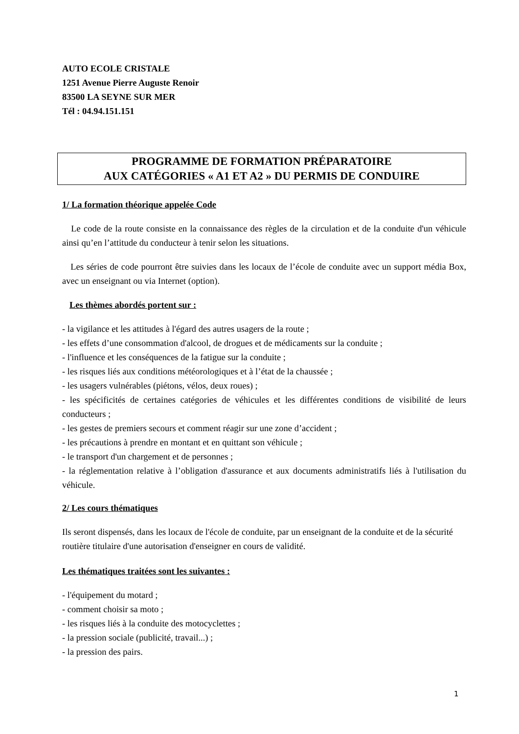AUTO ECOLE CRISTALE
1251 Avenue Pierre Auguste Renoir
83500 LA SEYNE SUR MER
Tél : 04.94.151.151
PROGRAMME DE FORMATION PRÉPARATOIRE
AUX CATÉGORIES « A1 ET A2 » DU PERMIS DE CONDUIRE
1/ La formation théorique appelée Code
Le code de la route consiste en la connaissance des règles de la circulation et de la conduite d'un véhicule ainsi qu’en l’attitude du conducteur à tenir selon les situations.
Les séries de code pourront être suivies dans les locaux de l’école de conduite avec un support média Box, avec un enseignant ou via Internet (option).
Les thèmes abordés portent sur :
- la vigilance et les attitudes à l'égard des autres usagers de la route ;
- les effets d’une consommation d'alcool, de drogues et de médicaments sur la conduite ;
- l'influence et les conséquences de la fatigue sur la conduite ;
- les risques liés aux conditions météorologiques et à l’état de la chaussée ;
- les usagers vulnérables (piétons, vélos, deux roues) ;
- les spécificités de certaines catégories de véhicules et les différentes conditions de visibilité de leurs conducteurs ;
- les gestes de premiers secours et comment réagir sur une zone d’accident ;
- les précautions à prendre en montant et en quittant son véhicule ;
- le transport d'un chargement et de personnes ;
- la réglementation relative à l’obligation d'assurance et aux documents administratifs liés à l'utilisation du véhicule.
2/ Les cours thématiques
Ils seront dispensés, dans les locaux de l'école de conduite, par un enseignant de la conduite et de la sécurité routière titulaire d'une autorisation d'enseigner en cours de validité.
Les thématiques traitées sont les suivantes :
- l'équipement du motard ;
- comment choisir sa moto ;
- les risques liés à la conduite des motocyclettes ;
- la pression sociale (publicité, travail...) ;
- la pression des pairs.
1